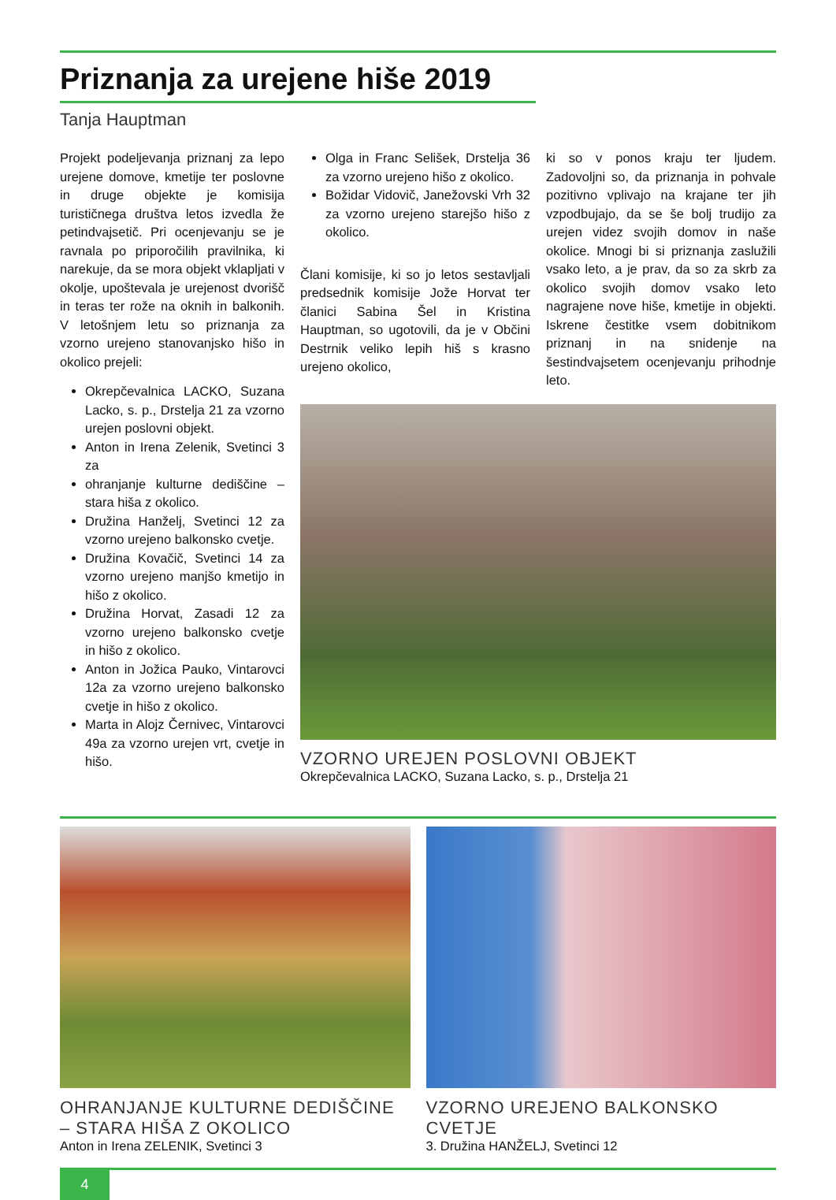Priznanja za urejene hiše 2019
Tanja Hauptman
Projekt podeljevanja priznanj za lepo urejene domove, kmetije ter poslovne in druge objekte je komisija turističnega društva letos izvedla že petindvajsetič. Pri ocenjevanju se je ravnala po priporočilih pravilnika, ki narekuje, da se mora objekt vklapljati v okolje, upoštevala je urejenost dvorišč in teras ter rože na oknih in balkonih. V letošnjem letu so priznanja za vzorno urejeno stanovanjsko hišo in okolico prejeli:
Okrepčevalnica LACKO, Suzana Lacko, s. p., Drstelja 21 za vzorno urejen poslovni objekt.
Anton in Irena Zelenik, Svetinci 3 za
ohranjanje kulturne dediščine – stara hiša z okolico.
Družina Hanželj, Svetinci 12 za vzorno urejeno balkonsko cvetje.
Družina Kovačič, Svetinci 14 za vzorno urejeno manjšo kmetijo in hišo z okolico.
Družina Horvat, Zasadi 12 za vzorno urejeno balkonsko cvetje in hišo z okolico.
Anton in Jožica Pauko, Vintarovci 12a za vzorno urejeno balkonsko cvetje in hišo z okolico.
Marta in Alojz Černivec, Vintarovci 49a za vzorno urejen vrt, cvetje in hišo.
Olga in Franc Selišek, Drstelja 36 za vzorno urejeno hišo z okolico.
Božidar Vidovič, Janežovski Vrh 32 za vzorno urejeno starejšo hišo z okolico.
Člani komisije, ki so jo letos sestavljali predsednik komisije Jože Horvat ter članici Sabina Šel in Kristina Hauptman, so ugotovili, da je v Občini Destrnik veliko lepih hiš s krasno urejeno okolico,
ki so v ponos kraju ter ljudem. Zadovoljni so, da priznanja in pohvale pozitivno vplivajo na krajane ter jih vzpodbujajo, da se še bolj trudijo za urejen videz svojih domov in naše okolice. Mnogi bi si priznanja zaslužili vsako leto, a je prav, da so za skrb za okolico svojih domov vsako leto nagrajene nove hiše, kmetije in objekti. Iskrene čestitke vsem dobitnikom priznanj in na snidenje na šestindvajsetem ocenjevanju prihodnje leto.
VZORNO UREJEN POSLOVNI OBJEKT
Okrepčevalnica LACKO, Suzana Lacko, s. p., Drstelja 21
OHRANJANJE KULTURNE DEDIŠČINE – STARA HIŠA Z OKOLICO
Anton in Irena ZELENIK, Svetinci 3
VZORNO UREJENO BALKONSKO CVETJE
3. Družina HANŽELJ, Svetinci 12
4